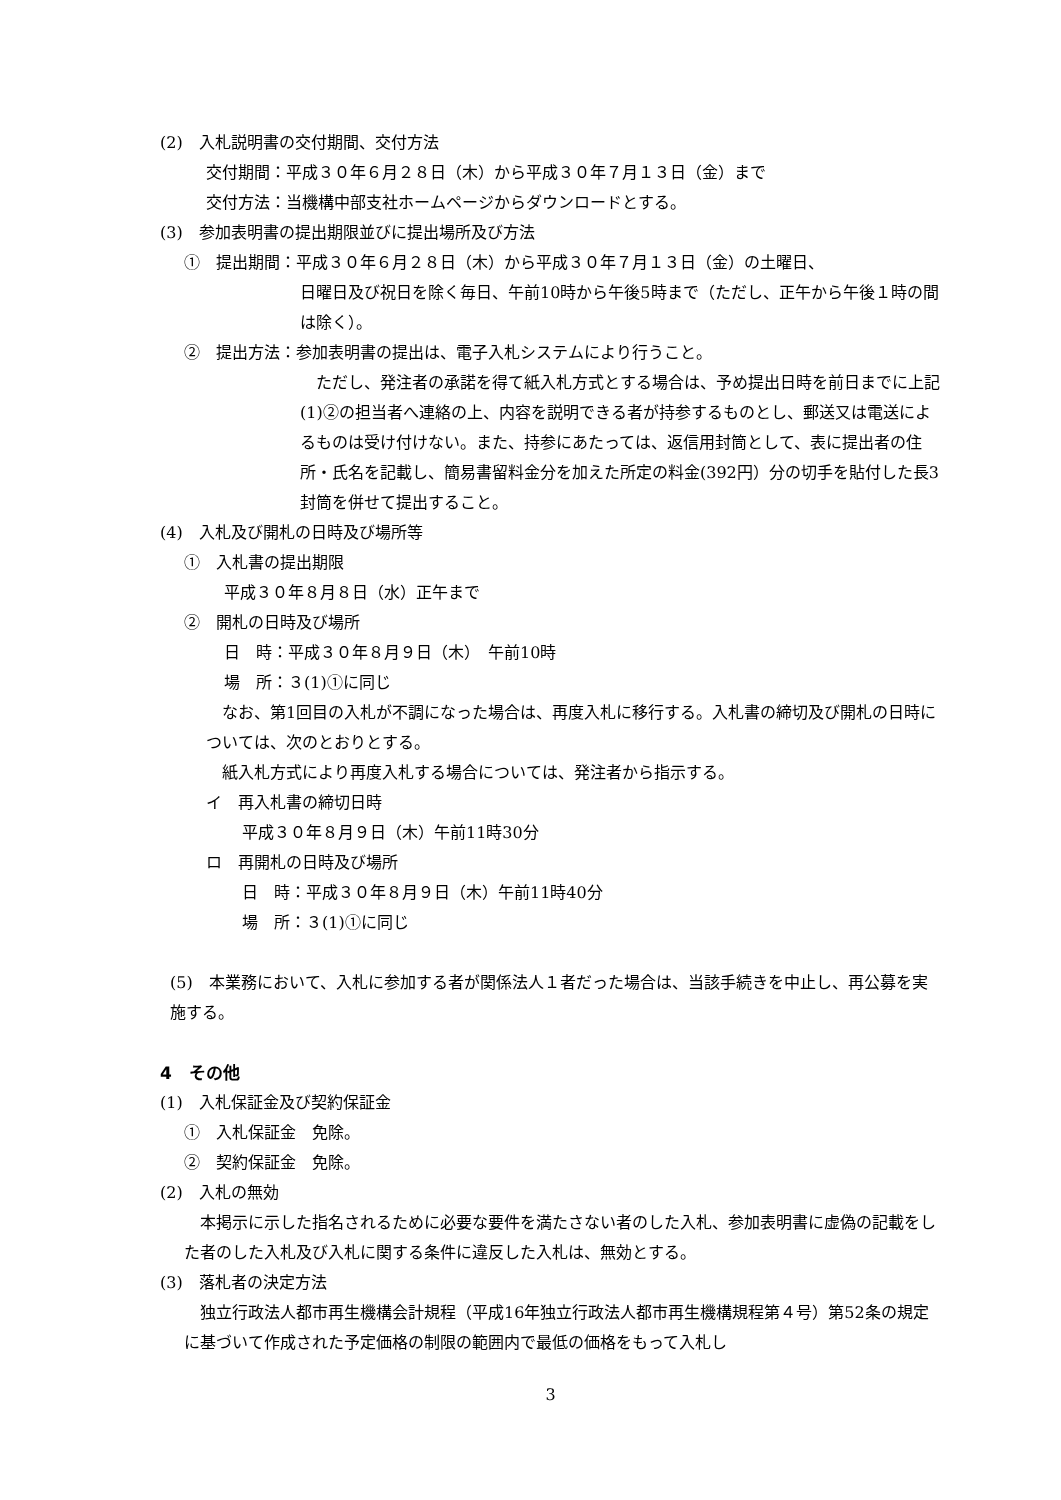(2)　入札説明書の交付期間、交付方法
交付期間：平成３０年６月２８日（木）から平成３０年７月１３日（金）まで
交付方法：当機構中部支社ホームページからダウンロードとする。
(3)　参加表明書の提出期限並びに提出場所及び方法
①　提出期間：平成３０年６月２８日（木）から平成３０年７月１３日（金）の土曜日、
日曜日及び祝日を除く毎日、午前10時から午後5時まで（ただし、正午から午後１時の間は除く）。
②　提出方法：参加表明書の提出は、電子入札システムにより行うこと。
　ただし、発注者の承諾を得て紙入札方式とする場合は、予め提出日時を前日までに上記(1)②の担当者へ連絡の上、内容を説明できる者が持参するものとし、郵送又は電送によるものは受け付けない。また、持参にあたっては、返信用封筒として、表に提出者の住所・氏名を記載し、簡易書留料金分を加えた所定の料金(392円）分の切手を貼付した長3封筒を併せて提出すること。
(4)　入札及び開札の日時及び場所等
①　入札書の提出期限
平成３０年８月８日（水）正午まで
②　開札の日時及び場所
日　時：平成３０年８月９日（木）　午前10時
場　所：３(1)①に同じ
　なお、第1回目の入札が不調になった場合は、再度入札に移行する。入札書の締切及び開札の日時については、次のとおりとする。
　紙入札方式により再度入札する場合については、発注者から指示する。
イ　再入札書の締切日時
平成３０年８月９日（木）午前11時30分
ロ　再開札の日時及び場所
日　時：平成３０年８月９日（木）午前11時40分
場　所：３(1)①に同じ
(5)　本業務において、入札に参加する者が関係法人１者だった場合は、当該手続きを中止し、再公募を実施する。
4　その他
(1)　入札保証金及び契約保証金
①　入札保証金　免除。
②　契約保証金　免除。
(2)　入札の無効
　本掲示に示した指名されるために必要な要件を満たさない者のした入札、参加表明書に虚偽の記載をした者のした入札及び入札に関する条件に違反した入札は、無効とする。
(3)　落札者の決定方法
　独立行政法人都市再生機構会計規程（平成16年独立行政法人都市再生機構規程第４号）第52条の規定に基づいて作成された予定価格の制限の範囲内で最低の価格をもって入札し
3